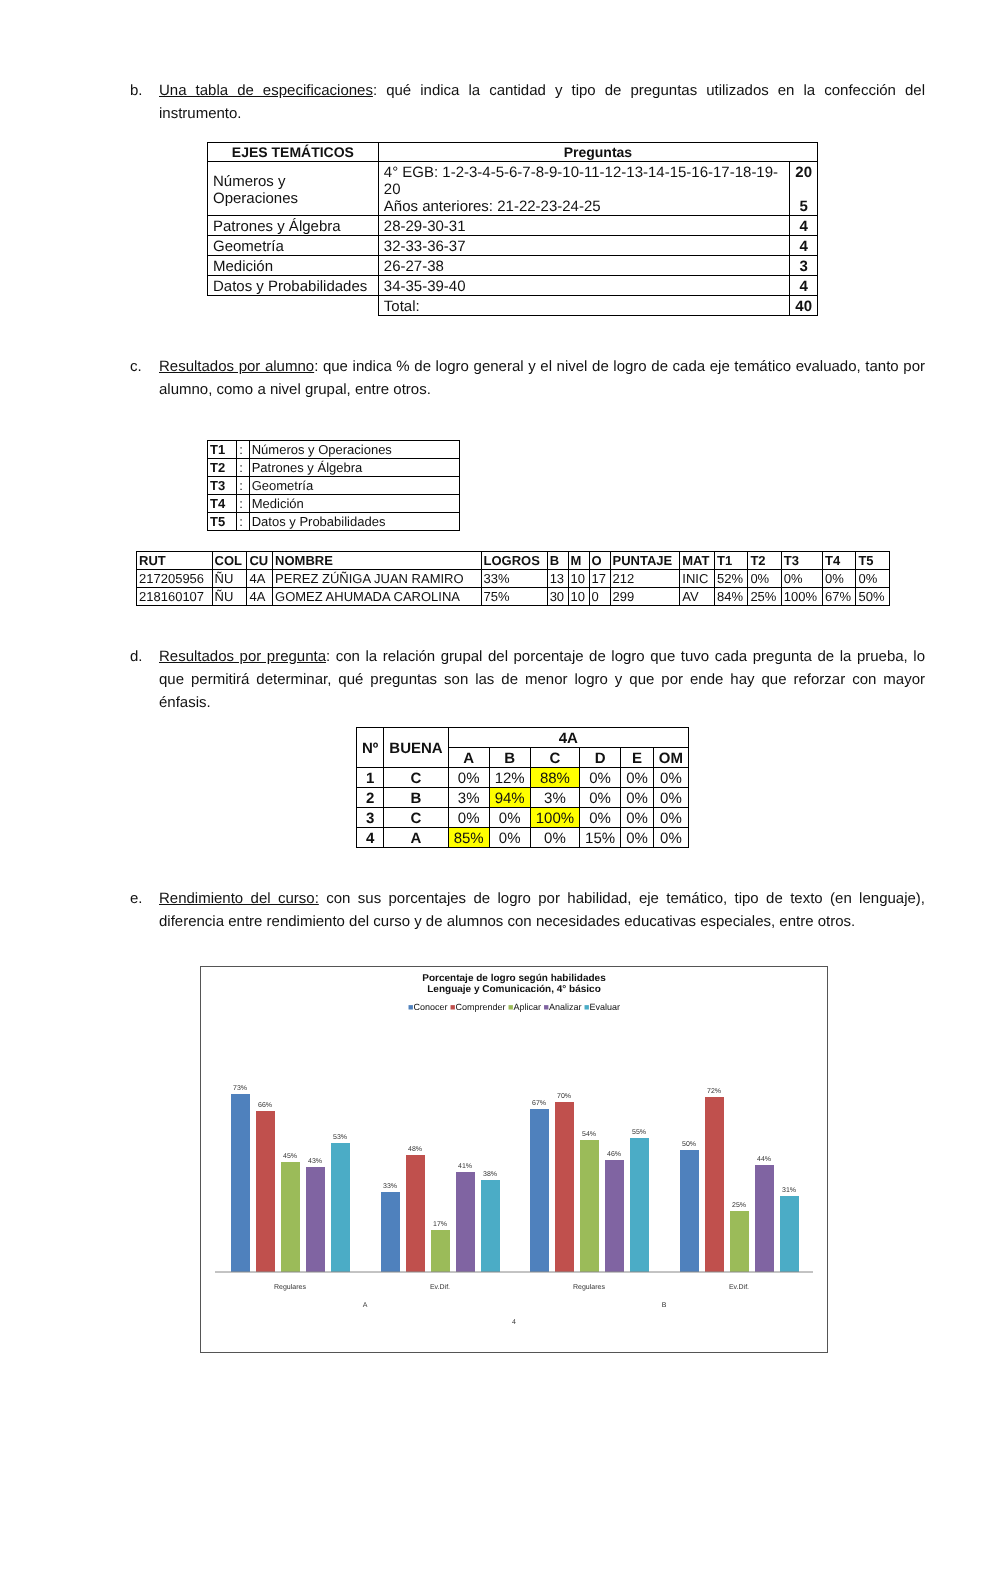b. Una tabla de especificaciones: qué indica la cantidad y tipo de preguntas utilizados en la confección del instrumento.
| EJES TEMÁTICOS | Preguntas | |
| --- | --- | --- |
| Números y Operaciones | 4° EGB: 1-2-3-4-5-6-7-8-9-10-11-12-13-14-15-16-17-18-19-20 Años anteriores: 21-22-23-24-25 | 20 5 |
| Patrones y Álgebra | 28-29-30-31 | 4 |
| Geometría | 32-33-36-37 | 4 |
| Medición | 26-27-38 | 3 |
| Datos y Probabilidades | 34-35-39-40 | 4 |
| | Total: | 40 |
c. Resultados por alumno: que indica % de logro general y el nivel de logro de cada eje temático evaluado, tanto por alumno, como a nivel grupal, entre otros.
| T1 | : | Números y Operaciones |
| T2 | : | Patrones y Álgebra |
| T3 | : | Geometría |
| T4 | : | Medición |
| T5 | : | Datos y Probabilidades |
| RUT | COL | CU | NOMBRE | LOGROS | B | M | O | PUNTAJE | MAT | T1 | T2 | T3 | T4 | T5 |
| 217205956 | ÑU | 4A | PEREZ ZÚÑIGA JUAN RAMIRO | 33% | 13 | 10 | 17 | 212 | INIC | 52% | 0% | 0% | 0% | 0% |
| 218160107 | ÑU | 4A | GOMEZ AHUMADA CAROLINA | 75% | 30 | 10 | 0 | 299 | AV | 84% | 25% | 100% | 67% | 50% |
d. Resultados por pregunta: con la relación grupal del porcentaje de logro que tuvo cada pregunta de la prueba, lo que permitirá determinar, qué preguntas son las de menor logro y que por ende hay que reforzar con mayor énfasis.
| Nº | BUENA | 4A | | | | | |
| | | A | B | C | D | E | OM |
| 1 | C | 0% | 12% | 88% | 0% | 0% | 0% |
| 2 | B | 3% | 94% | 3% | 0% | 0% | 0% |
| 3 | C | 0% | 0% | 100% | 0% | 0% | 0% |
| 4 | A | 85% | 0% | 0% | 15% | 0% | 0% |
e. Rendimiento del curso: con sus porcentajes de logro por habilidad, eje temático, tipo de texto (en lenguaje), diferencia entre rendimiento del curso y de alumnos con necesidades educativas especiales, entre otros.
Porcentaje de logro según habilidades
Lenguaje y Comunicación, 4° básico
■Conocer ■Comprender ■Aplicar ■Analizar ■Evaluar
73%
66%
45%
43%
53%
33%
48%
17%
41%
38%
67%
70%
54%
46%
55%
50%
72%
25%
44%
31%
Regulares
Ev.Dif.
Regulares
Ev.Dif.
A
B
4